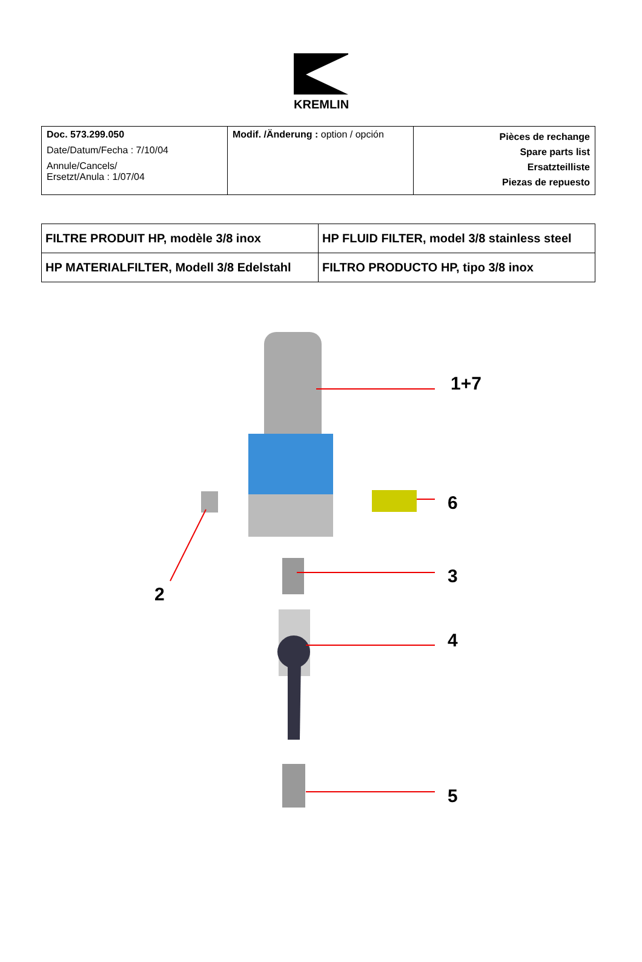KREMLIN
| Doc. 573.299.050 Date/Datum/Fecha : 7/10/04 Annule/Cancels/ Ersetzt/Anula : 1/07/04 | Modif. /Änderung : option / opción | Pièces de rechange Spare parts list Ersatzteilliste Piezas de repuesto |
| FILTRE PRODUIT HP, modèle 3/8 inox | HP FLUID FILTER, model 3/8 stainless steel |
| HP MATERIALFILTER, Modell 3/8 Edelstahl | FILTRO PRODUCTO HP, tipo 3/8 inox |
1+7
6
3
2
4
5